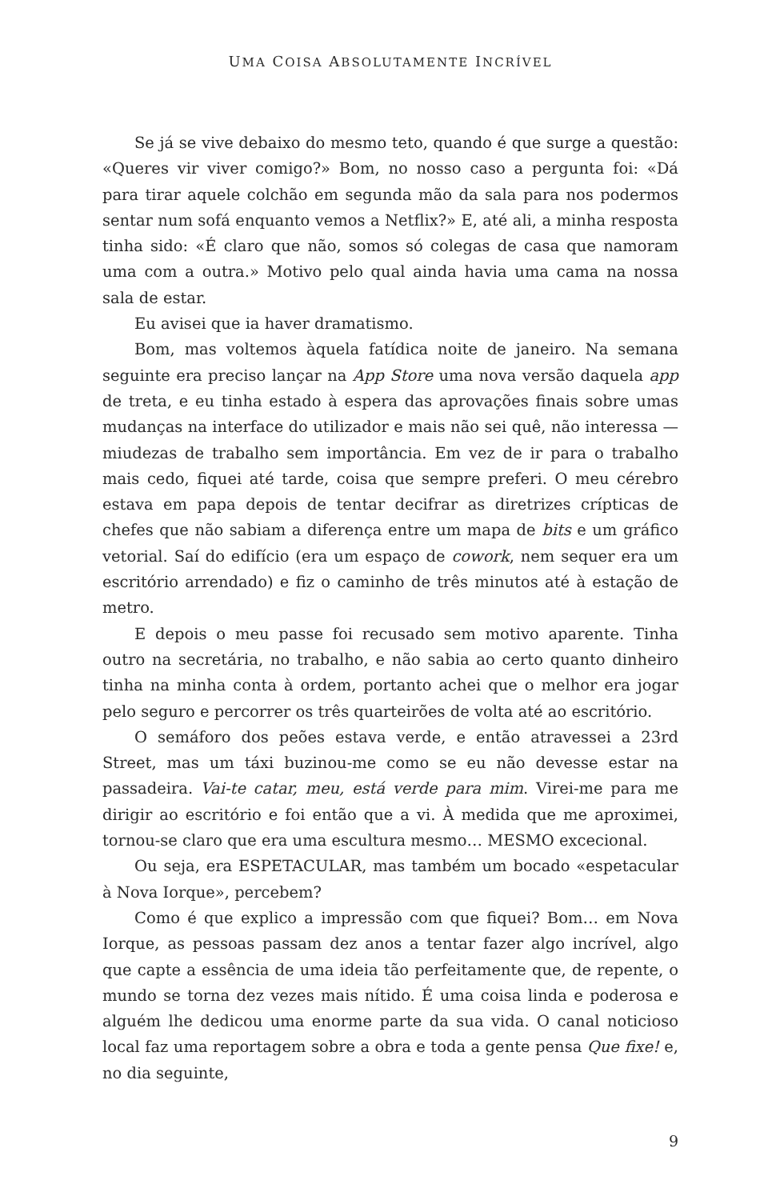UMA COISA ABSOLUTAMENTE INCRÍVEL
Se já se vive debaixo do mesmo teto, quando é que surge a questão: «Queres vir viver comigo?» Bom, no nosso caso a pergunta foi: «Dá para tirar aquele colchão em segunda mão da sala para nos podermos sentar num sofá enquanto vemos a Netflix?» E, até ali, a minha resposta tinha sido: «É claro que não, somos só colegas de casa que namoram uma com a outra.» Motivo pelo qual ainda havia uma cama na nossa sala de estar.
Eu avisei que ia haver dramatismo.
Bom, mas voltemos àquela fatídica noite de janeiro. Na semana seguinte era preciso lançar na App Store uma nova versão daquela app de treta, e eu tinha estado à espera das aprovações finais sobre umas mudanças na interface do utilizador e mais não sei quê, não interessa — miudezas de trabalho sem importância. Em vez de ir para o trabalho mais cedo, fiquei até tarde, coisa que sempre preferi. O meu cérebro estava em papa depois de tentar decifrar as diretrizes crípticas de chefes que não sabiam a diferença entre um mapa de bits e um gráfico vetorial. Saí do edifício (era um espaço de cowork, nem sequer era um escritório arrendado) e fiz o caminho de três minutos até à estação de metro.
E depois o meu passe foi recusado sem motivo aparente. Tinha outro na secretária, no trabalho, e não sabia ao certo quanto dinheiro tinha na minha conta à ordem, portanto achei que o melhor era jogar pelo seguro e percorrer os três quarteirões de volta até ao escritório.
O semáforo dos peões estava verde, e então atravessei a 23rd Street, mas um táxi buzinou-me como se eu não devesse estar na passadeira. Vai-te catar, meu, está verde para mim. Virei-me para me dirigir ao escritório e foi então que a vi. À medida que me aproximei, tornou-se claro que era uma escultura mesmo… MESMO excecional.
Ou seja, era ESPETACULAR, mas também um bocado «espetacular à Nova Iorque», percebem?
Como é que explico a impressão com que fiquei? Bom… em Nova Iorque, as pessoas passam dez anos a tentar fazer algo incrível, algo que capte a essência de uma ideia tão perfeitamente que, de repente, o mundo se torna dez vezes mais nítido. É uma coisa linda e poderosa e alguém lhe dedicou uma enorme parte da sua vida. O canal noticioso local faz uma reportagem sobre a obra e toda a gente pensa Que fixe! e, no dia seguinte,
9